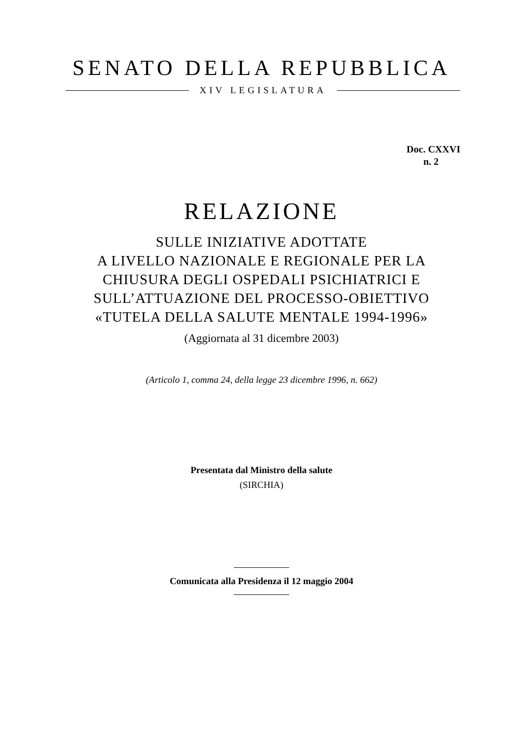SENATO DELLA REPUBBLICA
XIV LEGISLATURA
Doc. CXXVI
n. 2
RELAZIONE
SULLE INIZIATIVE ADOTTATE
A LIVELLO NAZIONALE E REGIONALE PER LA
CHIUSURA DEGLI OSPEDALI PSICHIATRICI E
SULL’ATTUAZIONE DEL PROCESSO-OBIETTIVO
«TUTELA DELLA SALUTE MENTALE 1994-1996»
(Aggiornata al 31 dicembre 2003)
(Articolo 1, comma 24, della legge 23 dicembre 1996, n. 662)
Presentata dal Ministro della salute
(SIRCHIA)
Comunicata alla Presidenza il 12 maggio 2004